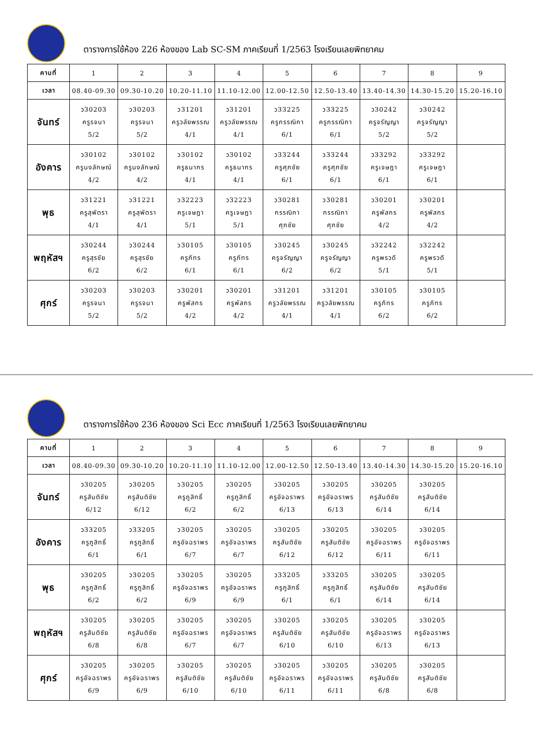ตารางการใช้ห้อง 226 ห้องของ Lab SC-SM ภาคเรียนที่ 1/2563 โรงเรียนเลยพิทยาคม
| คาบที่ | 1 | 2 | 3 | 4 | 5 | 6 | 7 | 8 | 9 |
| --- | --- | --- | --- | --- | --- | --- | --- | --- | --- |
| เวลา | 08.40-09.30 | 09.30-10.20 | 10.20-11.10 | 11.10-12.00 | 12.00-12.50 | 12.50-13.40 | 13.40-14.30 | 14.30-15.20 | 15.20-16.10 |
| จันทร์ | ว30203 ครูรจนา 5/2 | ว30203 ครูรจนา 5/2 | ว31201 ครูวลัยพรรณ 4/1 | ว31201 ครูวลัยพรรณ 4/1 | ว33225 ครูกรรณิกา 6/1 | ว33225 ครูกรรณิกา 6/1 | ว30242 ครูจรัญญา 5/2 | ว30242 ครูจรัญญา 5/2 | |
| อังคาร | ว30102 ครูนงลักษณ์ 4/2 | ว30102 ครูนงลักษณ์ 4/2 | ว30102 ครูธนากร 4/1 | ว30102 ครูธนากร 4/1 | ว33244 ครูศุภชัย 6/1 | ว33244 ครูศุภชัย 6/1 | ว33292 ครูเจษฎา 6/1 | ว33292 ครูเจษฎา 6/1 | |
| พุธ | ว31221 ครูสุพัตรา 4/1 | ว31221 ครูสุพัตรา 4/1 | ว32223 ครูเจษฎา 5/1 | ว32223 ครูเจษฎา 5/1 | ว30281 กรรณิกา ศุภชัย | ว30281 กรรณิกา ศุภชัย | ว30201 ครูพัสกร 4/2 | ว30201 ครูพัสกร 4/2 | |
| พฤหัสฯ | ว30244 ครูสุรชัย 6/2 | ว30244 ครูสุรชัย 6/2 | ว30105 ครูภัทร 6/1 | ว30105 ครูภัทร 6/1 | ว30245 ครูจรัญญา 6/2 | ว30245 ครูจรัญญา 6/2 | ว32242 ครูพรวดี 5/1 | ว32242 ครูพรวดี 5/1 | |
| ศุกร์ | ว30203 ครูรจนา 5/2 | ว30203 ครูรจนา 5/2 | ว30201 ครูพัสกร 4/2 | ว30201 ครูพัสกร 4/2 | ว31201 ครูวลัยพรรณ 4/1 | ว31201 ครูวลัยพรรณ 4/1 | ว30105 ครูภัทร 6/2 | ว30105 ครูภัทร 6/2 | |
ตารางการใช้ห้อง 236 ห้องของ Sci Ecc ภาคเรียนที่ 1/2563 โรงเรียนเลยพิทยาคม
| คาบที่ | 1 | 2 | 3 | 4 | 5 | 6 | 7 | 8 | 9 |
| --- | --- | --- | --- | --- | --- | --- | --- | --- | --- |
| เวลา | 08.40-09.30 | 09.30-10.20 | 10.20-11.10 | 11.10-12.00 | 12.00-12.50 | 12.50-13.40 | 13.40-14.30 | 14.30-15.20 | 15.20-16.10 |
| จันทร์ | ว30205 ครูสันติชัย 6/12 | ว30205 ครูสันติชัย 6/12 | ว30205 ครูภูสิทธิ์ 6/2 | ว30205 ครูภูสิทธิ์ 6/2 | ว30205 ครูอัจฉราพร 6/13 | ว30205 ครูอัจฉราพร 6/13 | ว30205 ครูสันติชัย 6/14 | ว30205 ครูสันติชัย 6/14 | |
| อังคาร | ว33205 ครูภูสิทธิ์ 6/1 | ว33205 ครูภูสิทธิ์ 6/1 | ว30205 ครูอัจฉราพร 6/7 | ว30205 ครูอัจฉราพร 6/7 | ว30205 ครูสันติชัย 6/12 | ว30205 ครูสันติชัย 6/12 | ว30205 ครูอัจฉราพร 6/11 | ว30205 ครูอัจฉราพร 6/11 | |
| พุธ | ว30205 ครูภูสิทธิ์ 6/2 | ว30205 ครูภูสิทธิ์ 6/2 | ว30205 ครูอัจฉราพร 6/9 | ว30205 ครูอัจฉราพร 6/9 | ว33205 ครูภูสิทธิ์ 6/1 | ว33205 ครูภูสิทธิ์ 6/1 | ว30205 ครูสันติชัย 6/14 | ว30205 ครูสันติชัย 6/14 | |
| พฤหัสฯ | ว30205 ครูสันติชัย 6/8 | ว30205 ครูสันติชัย 6/8 | ว30205 ครูอัจฉราพร 6/7 | ว30205 ครูอัจฉราพร 6/7 | ว30205 ครูสันติชัย 6/10 | ว30205 ครูสันติชัย 6/10 | ว30205 ครูอัจฉราพร 6/13 | ว30205 ครูอัจฉราพร 6/13 | |
| ศุกร์ | ว30205 ครูอัจฉราพร 6/9 | ว30205 ครูอัจฉราพร 6/9 | ว30205 ครูสันติชัย 6/10 | ว30205 ครูสันติชัย 6/10 | ว30205 ครูอัจฉราพร 6/11 | ว30205 ครูอัจฉราพร 6/11 | ว30205 ครูสันติชัย 6/8 | ว30205 ครูสันติชัย 6/8 | |